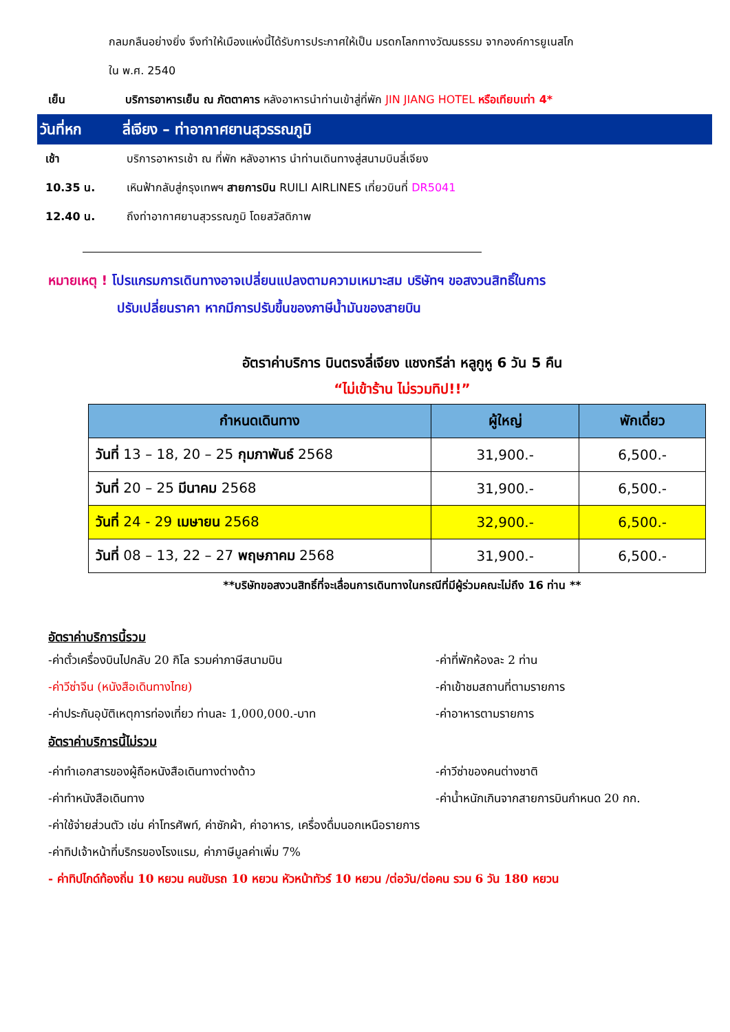กลมกลืนอย่างยิ่ง จึงทำให้เมืองแห่งนี้ได้รับการประกาศให้เป็น มรดกโลกทางวัฒนธรรม จากองค์การยูเนสโก
ใน พ.ศ. 2540
เย็น บริการอาหารเย็น ณ ภัตตาคาร หลังอาหารนำท่านเข้าสู่ที่พัก JIN JIANG HOTEL หรือเทียบเท่า 4*
วันที่หก ลี่เจียง – ท่าอากาศยานสุวรรณภูมิ
เช้า บริการอาหารเช้า ณ ที่พัก หลังอาหาร นำท่านเดินทางสู่สนามบินลี่เจียง
10.35 น. เหินฟ้ากลับสู่กรุงเทพฯ สายการบิน RUILI AIRLINES เที่ยวบินที่ DR5041
12.40 น. ถึงท่าอากาศยานสุวรรณภูมิ โดยสวัสดิภาพ
หมายเหตุ ! โปรแกรมการเดินทางอาจเปลี่ยนแปลงตามความเหมาะสม บริษัทฯ ขอสงวนสิทธิ์ในการ
ปรับเปลี่ยนราคา หากมีการปรับขึ้นของภาษีน้ำมันของสายบิน
อัตราค่าบริการ บินตรงลี่เจียง แชงกรีล่า หลูกูหู 6 วัน 5 คืน
“ไม่เข้าร้าน ไม่รวมทิป!!”
| กำหนดเดินทาง | ผู้ใหญ่ | พักเดี่ยว |
| --- | --- | --- |
| วันที่ 13 – 18, 20 – 25 กุมภาพันธ์ 2568 | 31,900.- | 6,500.- |
| วันที่ 20 – 25 มีนาคม 2568 | 31,900.- | 6,500.- |
| วันที่ 24 - 29 เมษายน 2568 | 32,900.- | 6,500.- |
| วันที่ 08 – 13, 22 – 27 พฤษภาคม 2568 | 31,900.- | 6,500.- |
**บริษัทขอสงวนสิทธิ์ที่จะเลื่อนการเดินทางในกรณีที่มีผู้ร่วมคณะไม่ถึง 16 ท่าน **
อัตราค่าบริการนี้รวม
-ค่าตั๋วเครื่องบินไปกลับ 20 กิโล รวมค่าภาษีสนามบิน -ค่าที่พักห้องละ 2 ท่าน
-ค่าวีซ่าจีน (หนังสือเดินทางไทย) -ค่าเข้าชมสถานที่ตามรายการ
-ค่าประกันอุบัติเหตุการท่องเที่ยว ท่านละ 1,000,000.-บาท -ค่าอาหารตามรายการ
อัตราค่าบริการนี้ไม่รวม
-ค่าทำเอกสารของผู้ถือหนังสือเดินทางต่างด้าว -ค่าวีซ่าของคนต่างชาติ
-ค่าทำหนังสือเดินทาง -ค่าน้ำหนักเกินจากสายการบินกำหนด 20 กก.
-ค่าใช้จ่ายส่วนตัว เช่น ค่าโทรศัพท์, ค่าซักผ้า, ค่าอาหาร, เครื่องดื่มนอกเหนือรายการ
-ค่าทิปเจ้าหน้าที่บริกรของโรงแรม, ค่าภาษีมูลค่าเพิ่ม 7%
- ค่าทิปไกด์ท้องถิ่น 10 หยวน คนขับรถ 10 หยวน หัวหน้าทัวร์ 10 หยวน /ต่อวัน/ต่อคน รวม 6 วัน 180 หยวน